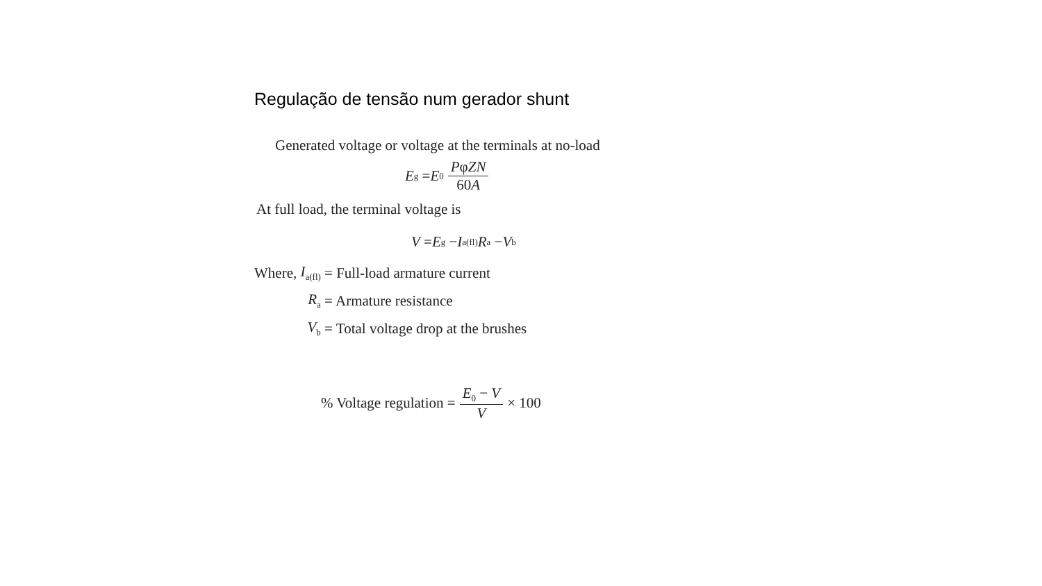Regulação de tensão num gerador shunt
Generated voltage or voltage at the terminals at no-load
E<sub>g</sub> = E<sub>0</sub> PφZN 60A
At full load, the terminal voltage is
V = E<sub>g</sub> − I<sub>a(fl)</sub> R<sub>a</sub> − V<sub>b</sub>
| Where, | I<sub>a(fl)</sub> | = Full-load armature current |
| | R<sub>a</sub> | = Armature resistance |
| | V<sub>b</sub> | = Total voltage drop at the brushes |
% Voltage regulation = E<sub>0</sub> − V V × 100